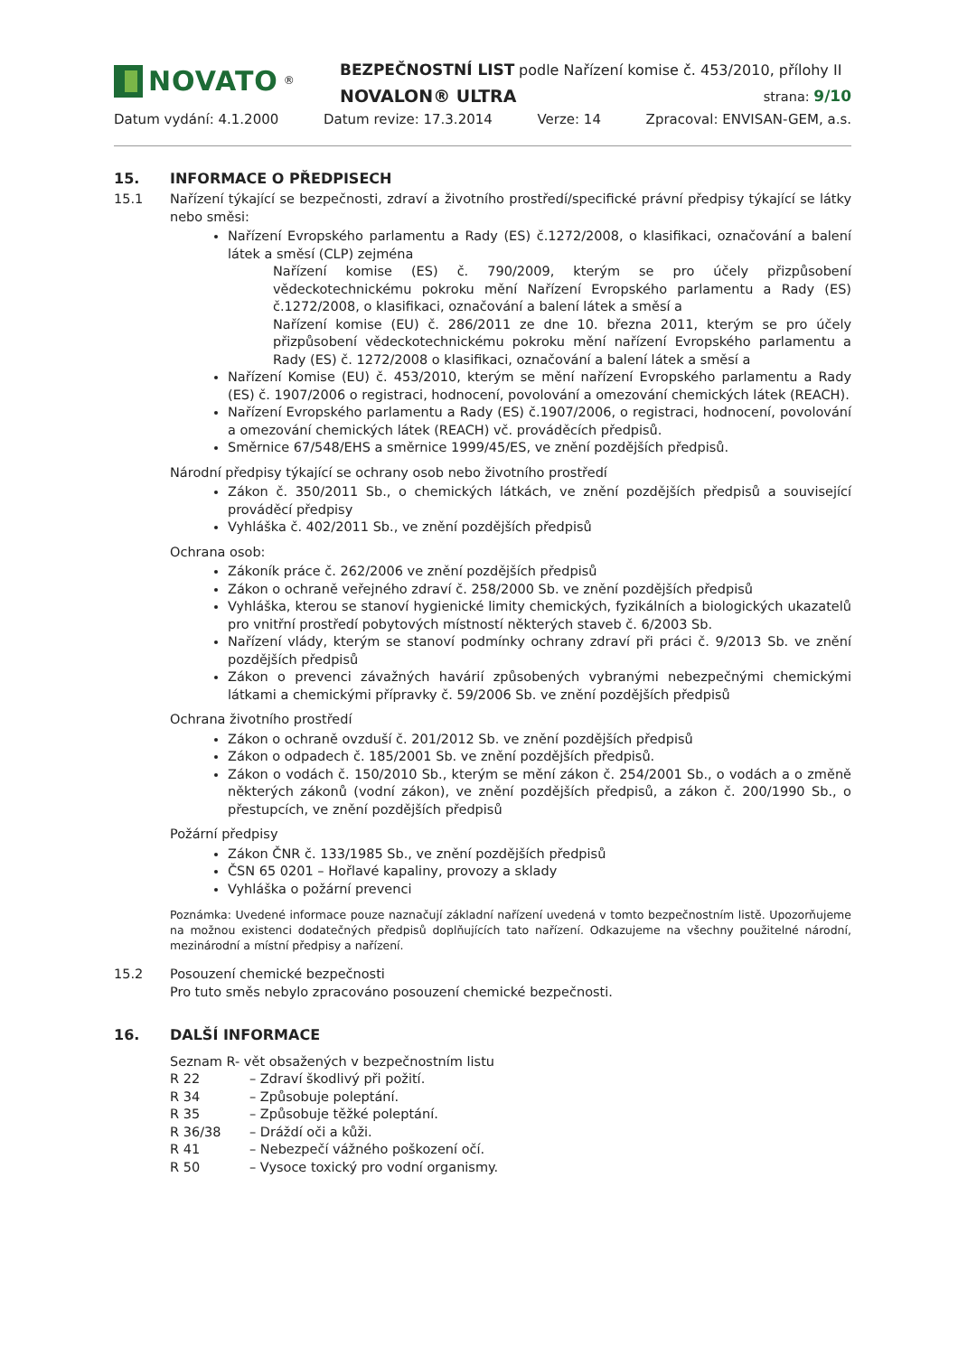NOVATO<sup>®</sup>
BEZPEČNOSTNÍ LIST podle Nařízení komise č. 453/2010, přílohy II
NOVALON® ULTRA strana: 9/10
Datum vydání: 4.1.2000 Datum revize: 17.3.2014 Verze: 14 Zpracoval: ENVISAN-GEM, a.s.
15. INFORMACE O PŘEDPISECH
15.1 Nařízení týkající se bezpečnosti, zdraví a životního prostředí/specifické právní předpisy týkající se látky nebo směsi:
Nařízení Evropského parlamentu a Rady (ES) č.1272/2008, o klasifikaci, označování a balení látek a směsí (CLP) zejména
Nařízení komise (ES) č. 790/2009, kterým se pro účely přizpůsobení vědeckotechnickému pokroku mění Nařízení Evropského parlamentu a Rady (ES) č.1272/2008, o klasifikaci, označování a balení látek a směsí a
Nařízení komise (EU) č. 286/2011 ze dne 10. března 2011, kterým se pro účely přizpůsobení vědeckotechnickému pokroku mění nařízení Evropského parlamentu a Rady (ES) č. 1272/2008 o klasifikaci, označování a balení látek a směsí a
Nařízení Komise (EU) č. 453/2010, kterým se mění nařízení Evropského parlamentu a Rady (ES) č. 1907/2006 o registraci, hodnocení, povolování a omezování chemických látek (REACH).
Nařízení Evropského parlamentu a Rady (ES) č.1907/2006, o registraci, hodnocení, povolování a omezování chemických látek (REACH) vč. prováděcích předpisů.
Směrnice 67/548/EHS a směrnice 1999/45/ES, ve znění pozdějších předpisů.
Národní předpisy týkající se ochrany osob nebo životního prostředí
Zákon č. 350/2011 Sb., o chemických látkách, ve znění pozdějších předpisů a související prováděcí předpisy
Vyhláška č. 402/2011 Sb., ve znění pozdějších předpisů
Ochrana osob:
Zákoník práce č. 262/2006 ve znění pozdějších předpisů
Zákon o ochraně veřejného zdraví č. 258/2000 Sb. ve znění pozdějších předpisů
Vyhláška, kterou se stanoví hygienické limity chemických, fyzikálních a biologických ukazatelů pro vnitřní prostředí pobytových místností některých staveb č. 6/2003 Sb.
Nařízení vlády, kterým se stanoví podmínky ochrany zdraví při práci č. 9/2013 Sb. ve znění pozdějších předpisů
Zákon o prevenci závažných havárií způsobených vybranými nebezpečnými chemickými látkami a chemickými přípravky č. 59/2006 Sb. ve znění pozdějších předpisů
Ochrana životního prostředí
Zákon o ochraně ovzduší č. 201/2012 Sb. ve znění pozdějších předpisů
Zákon o odpadech č. 185/2001 Sb. ve znění pozdějších předpisů.
Zákon o vodách č. 150/2010 Sb., kterým se mění zákon č. 254/2001 Sb., o vodách a o změně některých zákonů (vodní zákon), ve znění pozdějších předpisů, a zákon č. 200/1990 Sb., o přestupcích, ve znění pozdějších předpisů
Požární předpisy
Zákon ČNR č. 133/1985 Sb., ve znění pozdějších předpisů
ČSN 65 0201 – Hořlavé kapaliny, provozy a sklady
Vyhláška o požární prevenci
Poznámka: Uvedené informace pouze naznačují základní nařízení uvedená v tomto bezpečnostním listě. Upozorňujeme na možnou existenci dodatečných předpisů doplňujících tato nařízení. Odkazujeme na všechny použitelné národní, mezinárodní a místní předpisy a nařízení.
15.2 Posouzení chemické bezpečnosti
Pro tuto směs nebylo zpracováno posouzení chemické bezpečnosti.
16. DALŠÍ INFORMACE
Seznam R- vět obsažených v bezpečnostním listu
R 22 – Zdraví škodlivý při požití.
R 34 – Způsobuje poleptání.
R 35 – Způsobuje těžké poleptání.
R 36/38 – Dráždí oči a kůži.
R 41 – Nebezpečí vážného poškození očí.
R 50 – Vysoce toxický pro vodní organismy.